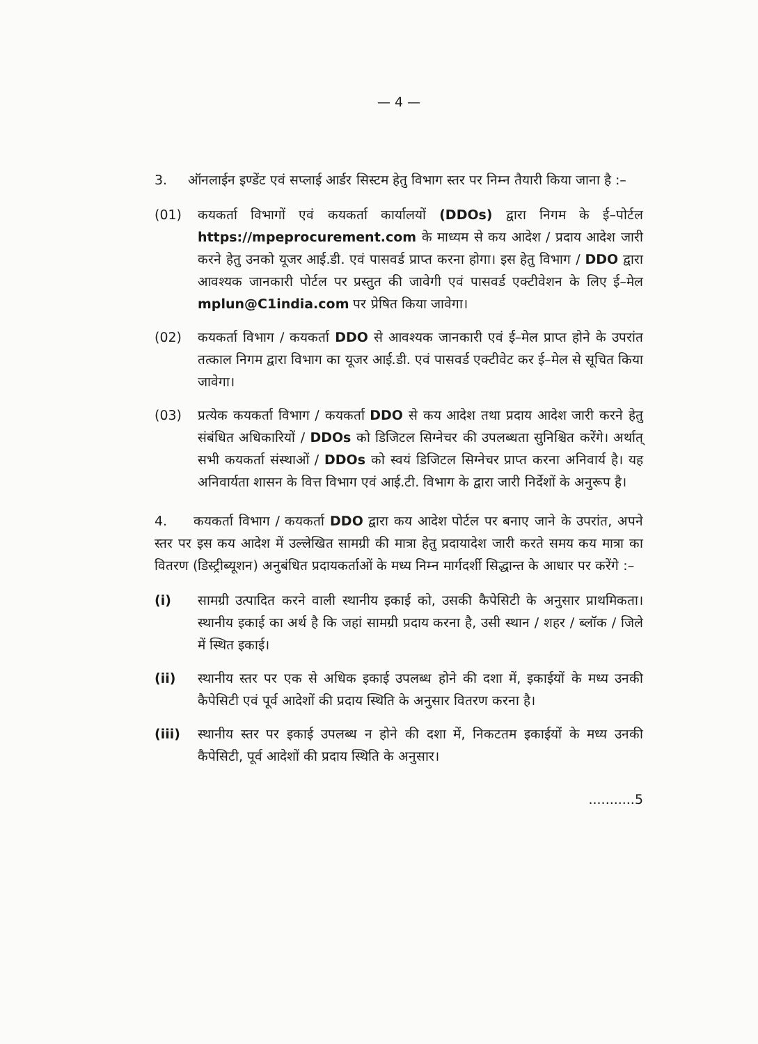— 4 —
3. ऑनलाईन इण्डेंट एवं सप्लाई आर्डर सिस्टम हेतु विभाग स्तर पर निम्न तैयारी किया जाना है :–
(01) कयकर्ता विभागों एवं कयकर्ता कार्यालयों (DDOs) द्वारा निगम के ई–पोर्टल https://mpeprocurement.com के माध्यम से कय आदेश / प्रदाय आदेश जारी करने हेतु उनको यूजर आई.डी. एवं पासवर्ड प्राप्त करना होगा। इस हेतु विभाग / DDO द्वारा आवश्यक जानकारी पोर्टल पर प्रस्तुत की जावेगी एवं पासवर्ड एक्टीवेशन के लिए ई–मेल mplun@C1india.com पर प्रेषित किया जावेगा।
(02) कयकर्ता विभाग / कयकर्ता DDO से आवश्यक जानकारी एवं ई–मेल प्राप्त होने के उपरांत तत्काल निगम द्वारा विभाग का यूजर आई.डी. एवं पासवर्ड एक्टीवेट कर ई–मेल से सूचित किया जावेगा।
(03) प्रत्येक कयकर्ता विभाग / कयकर्ता DDO से कय आदेश तथा प्रदाय आदेश जारी करने हेतु संबंधित अधिकारियों / DDOs को डिजिटल सिग्नेचर की उपलब्धता सुनिश्चित करेंगे। अर्थात् सभी कयकर्ता संस्थाओं / DDOs को स्वयं डिजिटल सिग्नेचर प्राप्त करना अनिवार्य है। यह अनिवार्यता शासन के वित्त विभाग एवं आई.टी. विभाग के द्वारा जारी निर्देशों के अनुरूप है।
4. कयकर्ता विभाग / कयकर्ता DDO द्वारा कय आदेश पोर्टल पर बनाए जाने के उपरांत, अपने स्तर पर इस कय आदेश में उल्लेखित सामग्री की मात्रा हेतु प्रदायादेश जारी करते समय कय मात्रा का वितरण (डिस्ट्रीब्यूशन) अनुबंधित प्रदायकर्ताओं के मध्य निम्न मार्गदर्शी सिद्धान्त के आधार पर करेंगे :–
(i) सामग्री उत्पादित करने वाली स्थानीय इकाई को, उसकी कैपेसिटी के अनुसार प्राथमिकता। स्थानीय इकाई का अर्थ है कि जहां सामग्री प्रदाय करना है, उसी स्थान / शहर / ब्लॉक / जिले में स्थित इकाई।
(ii) स्थानीय स्तर पर एक से अधिक इकाई उपलब्ध होने की दशा में, इकाईयों के मध्य उनकी कैपेसिटी एवं पूर्व आदेशों की प्रदाय स्थिति के अनुसार वितरण करना है।
(iii) स्थानीय स्तर पर इकाई उपलब्ध न होने की दशा में, निकटतम इकाईयों के मध्य उनकी कैपेसिटी, पूर्व आदेशों की प्रदाय स्थिति के अनुसार।
...........5